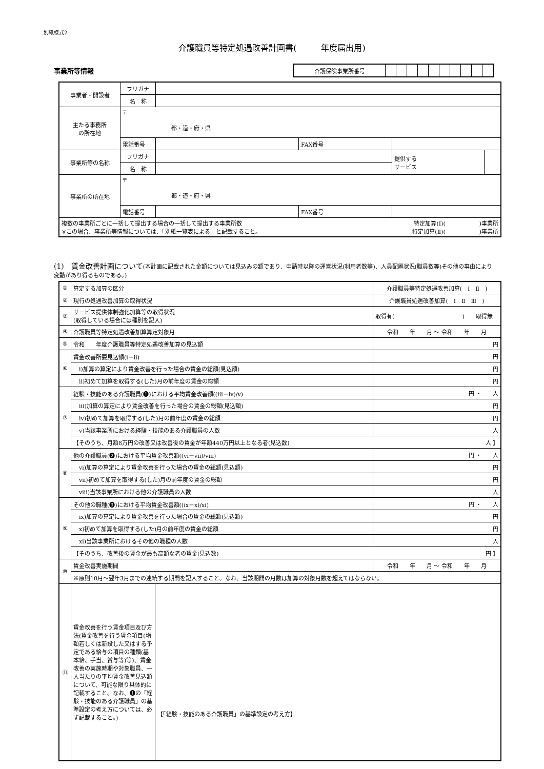別紙様式2
介護職員等特定処遇改善計画書(　　　年度届出用)
事業所等情報
| 介護保険事業所番号 | | | | | | | | | | |
| 事業者・開設者 | フリガナ | | | | |
| | 名 称 | | | | |
| 主たる事務所 の所在地 | 〒 都・道・府・県 | | | | |
| | 電話番号 | | FAX番号 | | |
| 事業所等の名称 | フリガナ | | | 提供する サービス | |
| | 名 称 | | | | |
| 事業所の所在地 | 〒 都・道・府・県 | | | | |
| | 電話番号 | | FAX番号 | | |
| 複数の事業所ごとに一括して提出する場合の一括して提出する事業所数 特定加算(Ⅰ)( )事業所 ※この場合、事業所等情報については、「別紙一覧表による」と記載すること。 特定加算(Ⅱ)( )事業所 | | | | | |
(1)　賃金改善計画について(本計画に記載された金額については見込みの額であり、申請時以降の運営状況(利用者数等)、人員配置状況(職員数等)その他の事由により変動があり得るものである。)
| ① | 算定する加算の区分 | | 介護職員等特定処遇改善加算( Ⅰ Ⅱ ) | |
| ② | 現行の処遇改善加算の取得状況 | | 介護職員処遇改善加算( Ⅰ Ⅱ Ⅲ ) | |
| ③ | サービス提供体制強化加算等の取得状況 (取得している場合には種別を記入) | | 取得有( ) 取得無 | |
| ④ | 介護職員等特定処遇改善加算算定対象月 | | 令和 年 月 ～ 令和 年 月 | |
| ⑤ | 令和 年度介護職員等特定処遇改善加算の見込額 | | | 円 |
| ⑥ | 賃金改善所要見込額(ⅰ－ⅱ) | | | 円 |
| | ⅰ)加算の算定により賃金改善を行った場合の賃金の総額(見込額) | | | 円 |
| | ⅱ)初めて加算を取得する(した)月の前年度の賃金の総額 | | | 円 |
| ⑦ | 経験・技能のある介護職員(❶)における平均賃金改善額((ⅲ－ⅳ)/ⅴ) | | 円 ・ 人 | |
| | ⅲ)加算の算定により賃金改善を行った場合の賃金の総額(見込額) | | | 円 |
| | ⅳ)初めて加算を取得する(した)月の前年度の賃金の総額 | | | 円 |
| | ⅴ)当該事業所における経験・技能のある介護職員の人数 | | | 人 |
| | 【そのうち、月額8万円の改善又は改善後の賃金が年額440万円以上となる者(見込数) 人 】 | | | |
| ⑧ | 他の介護職員(❷)における平均賃金改善額((ⅵ－ⅶ)/ⅷ) | | 円 ・ 人 | |
| | ⅵ)加算の算定により賃金改善を行った場合の賃金の総額(見込額) | | | 円 |
| | ⅶ)初めて加算を取得する(した)月の前年度の賃金の総額 | | | 円 |
| | ⅷ)当該事業所における他の介護職員の人数 | | | 人 |
| ⑨ | その他の職種(❸)における平均賃金改善額((ⅸ－ⅹ)/ⅺ) | | 円 ・ 人 | |
| | ⅸ)加算の算定により賃金改善を行った場合の賃金の総額(見込額) | | | 円 |
| | ⅹ)初めて加算を取得する(した)月の前年度の賃金の総額 | | | 円 |
| | ⅺ)当該事業所におけるその他の職種の人数 | | | 人 |
| | 【そのうち、改善後の賃金が最も高額な者の賃金(見込数) 円 】 | | | |
| ⑩ | 賃金改善実施期間 | | 令和 年 月 ～ 令和 年 月 | |
| | ※原則10月～翌年3月までの連続する期間を記入すること。なお、当該期間の月数は加算の対象月数を超えてはならない。 | | | |
| ⑪ | 賃金改善を行う賃金項目及び方法(賃金改善を行う賃金項目(増額若しくは新設した又はする予定である給与の項目の種類(基本給、手当、賞与等)等)、賃金改善の実施時期や対象職員、一人当たりの平均賃金改善見込額について、可能な限り具体的に記載すること。なお、❶の「経験・技能のある介護職員」の基準設定の考え方については、必ず記載すること。) | 【「経験・技能のある介護職員」の基準設定の考え方】 | | |